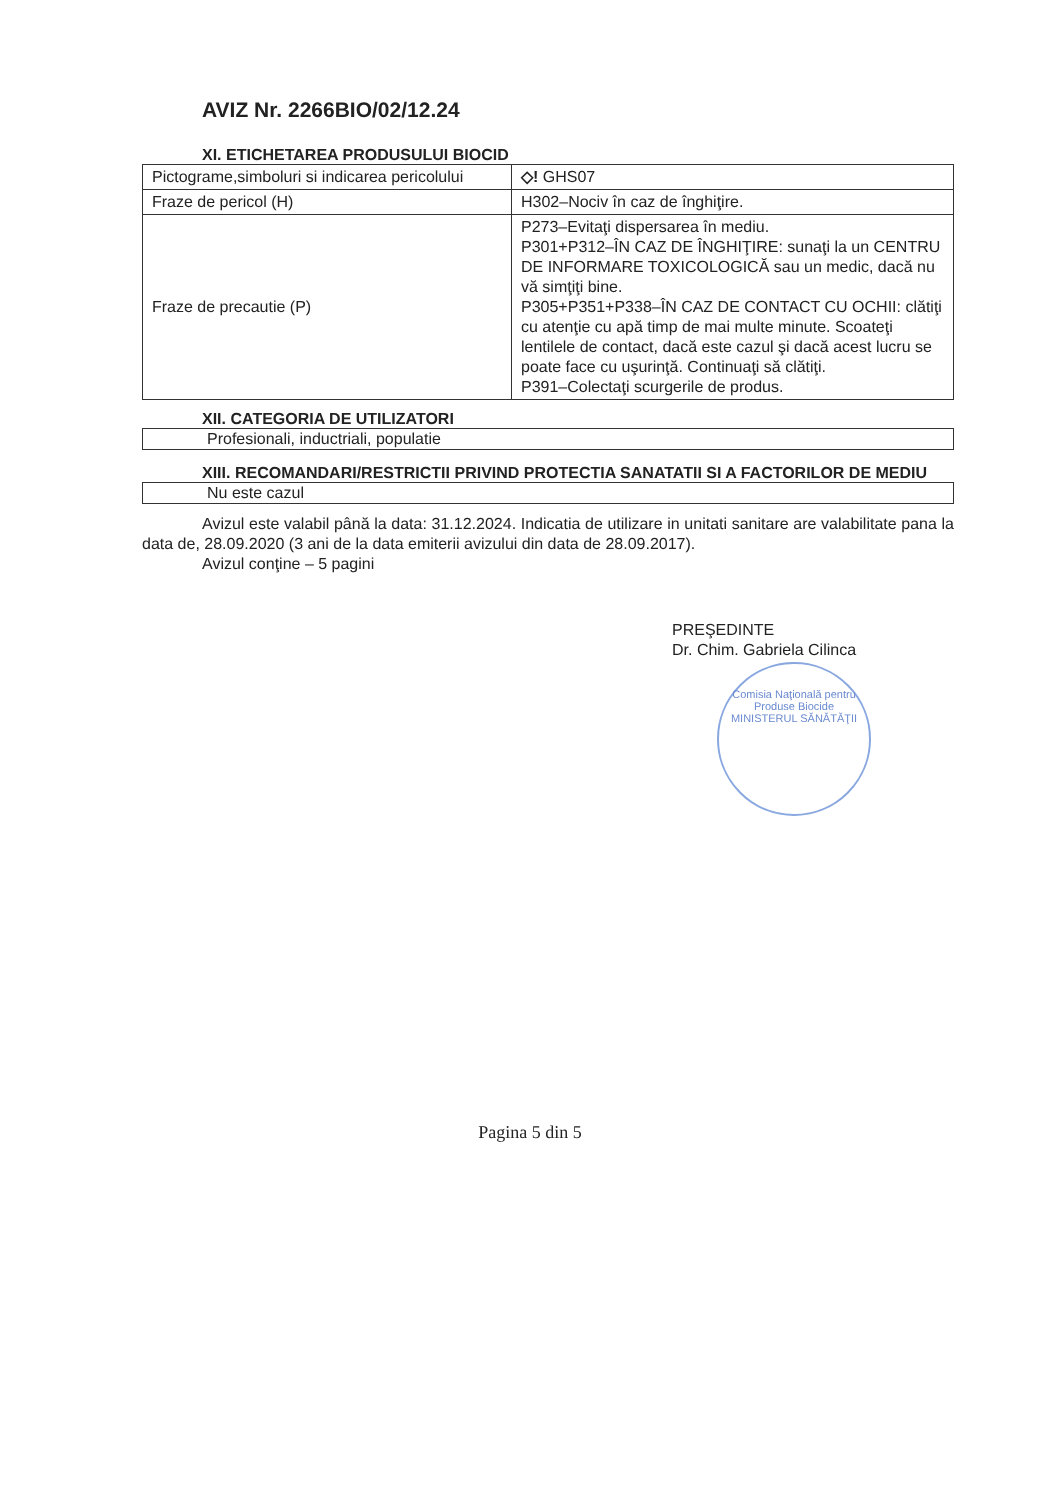AVIZ Nr. 2266BIO/02/12.24
XI. ETICHETAREA PRODUSULUI BIOCID
| Pictograme,simboluri si indicarea pericolului | ◇! GHS07 |
| Fraze de pericol (H) | H302–Nociv în caz de înghiţire. |
| Fraze de precautie (P) | P273–Evitaţi dispersarea în mediu. P301+P312–ÎN CAZ DE ÎNGHIŢIRE: sunaţi la un CENTRU DE INFORMARE TOXICOLOGICĂ sau un medic, dacă nu vă simţiţi bine. P305+P351+P338–ÎN CAZ DE CONTACT CU OCHII: clătiţi cu atenţie cu apă timp de mai multe minute. Scoateţi lentilele de contact, dacă este cazul şi dacă acest lucru se poate face cu uşurinţă. Continuaţi să clătiţi. P391–Colectaţi scurgerile de produs. |
XII. CATEGORIA DE UTILIZATORI
Profesionali, inductriali, populatie
XIII. RECOMANDARI/RESTRICTII PRIVIND PROTECTIA SANATATII SI A FACTORILOR DE MEDIU
Nu este cazul
Avizul este valabil până la data: 31.12.2024. Indicatia de utilizare in unitati sanitare are valabilitate pana la data de, 28.09.2020 (3 ani de la data emiterii avizului din data de 28.09.2017).
Avizul conţine – 5 pagini
PREŞEDINTE
Dr. Chim. Gabriela Cilinca
Comisia Naţională pentru Produse Biocide
MINISTERUL SĂNĂTĂŢII
Pagina 5 din 5